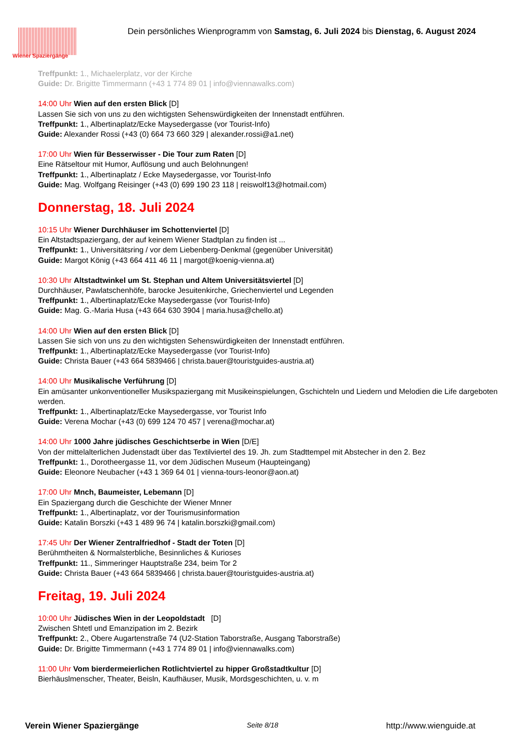Wiener Spaziergänge
Dein persönliches Wienprogramm von Samstag, 6. Juli 2024 bis Dienstag, 6. August 2024
Treffpunkt: 1., Michaelerplatz, vor der Kirche
Guide: Dr. Brigitte Timmermann (+43 1 774 89 01 | info@viennawalks.com)
14:00 Uhr Wien auf den ersten Blick [D]
Lassen Sie sich von uns zu den wichtigsten Sehenswürdigkeiten der Innenstadt entführen.
Treffpunkt: 1., Albertinaplatz/Ecke Maysedergasse (vor Tourist-Info)
Guide: Alexander Rossi (+43 (0) 664 73 660 329 | alexander.rossi@a1.net)
17:00 Uhr Wien für Besserwisser - Die Tour zum Raten [D]
Eine Rätseltour mit Humor, Auflösung und auch Belohnungen!
Treffpunkt: 1., Albertinaplatz / Ecke Maysedergasse, vor Tourist-Info
Guide: Mag. Wolfgang Reisinger (+43 (0) 699 190 23 118 | reiswolf13@hotmail.com)
Donnerstag, 18. Juli 2024
10:15 Uhr Wiener Durchhäuser im Schottenviertel [D]
Ein Altstadtspaziergang, der auf keinem Wiener Stadtplan zu finden ist ...
Treffpunkt: 1., Universitätsring / vor dem Liebenberg-Denkmal (gegenüber Universität)
Guide: Margot König (+43 664 411 46 11 | margot@koenig-vienna.at)
10:30 Uhr Altstadtwinkel um St. Stephan und Altem Universitätsviertel [D]
Durchhäuser, Pawlatschenhöfe, barocke Jesuitenkirche, Griechenviertel und Legenden
Treffpunkt: 1., Albertinaplatz/Ecke Maysedergasse (vor Tourist-Info)
Guide: Mag. G.-Maria Husa (+43 664 630 3904 | maria.husa@chello.at)
14:00 Uhr Wien auf den ersten Blick [D]
Lassen Sie sich von uns zu den wichtigsten Sehenswürdigkeiten der Innenstadt entführen.
Treffpunkt: 1., Albertinaplatz/Ecke Maysedergasse (vor Tourist-Info)
Guide: Christa Bauer (+43 664 5839466 | christa.bauer@touristguides-austria.at)
14:00 Uhr Musikalische Verführung [D]
Ein amüsanter unkonventioneller Musikspaziergang mit Musikeinspielungen, Gschichteln und Liedern und Melodien die Life dargeboten werden.
Treffpunkt: 1., Albertinaplatz/Ecke Maysedergasse, vor Tourist Info
Guide: Verena Mochar (+43 (0) 699 124 70 457 | verena@mochar.at)
14:00 Uhr 1000 Jahre jüdisches Geschichtserbe in Wien [D/E]
Von der mittelalterlichen Judenstadt über das Textilviertel des 19. Jh. zum Stadttempel mit Abstecher in den 2. Bez
Treffpunkt: 1., Dorotheergasse 11, vor dem Jüdischen Museum (Haupteingang)
Guide: Eleonore Neubacher (+43 1 369 64 01 | vienna-tours-leonor@aon.at)
17:00 Uhr Mnch, Baumeister, Lebemann [D]
Ein Spaziergang durch die Geschichte der Wiener Mnner
Treffpunkt: 1., Albertinaplatz, vor der Tourismusinformation
Guide: Katalin Borszki (+43 1 489 96 74 | katalin.borszki@gmail.com)
17:45 Uhr Der Wiener Zentralfriedhof - Stadt der Toten [D]
Berühmtheiten & Normalsterbliche, Besinnliches & Kurioses
Treffpunkt: 11., Simmeringer Hauptstraße 234, beim Tor 2
Guide: Christa Bauer (+43 664 5839466 | christa.bauer@touristguides-austria.at)
Freitag, 19. Juli 2024
10:00 Uhr Jüdisches Wien in der Leopoldstadt [D]
Zwischen Shtetl und Emanzipation im 2. Bezirk
Treffpunkt: 2., Obere Augartenstraße 74 (U2-Station Taborstraße, Ausgang Taborstraße)
Guide: Dr. Brigitte Timmermann (+43 1 774 89 01 | info@viennawalks.com)
11:00 Uhr Vom bierdermeierlichen Rotlichtviertel zu hipper Großstadtkultur [D]
Bierhäuslmenscher, Theater, Beisln, Kaufhäuser, Musik, Mordsgeschichten, u. v. m
Verein Wiener Spaziergänge Seite 8/18 http://www.wienguide.at